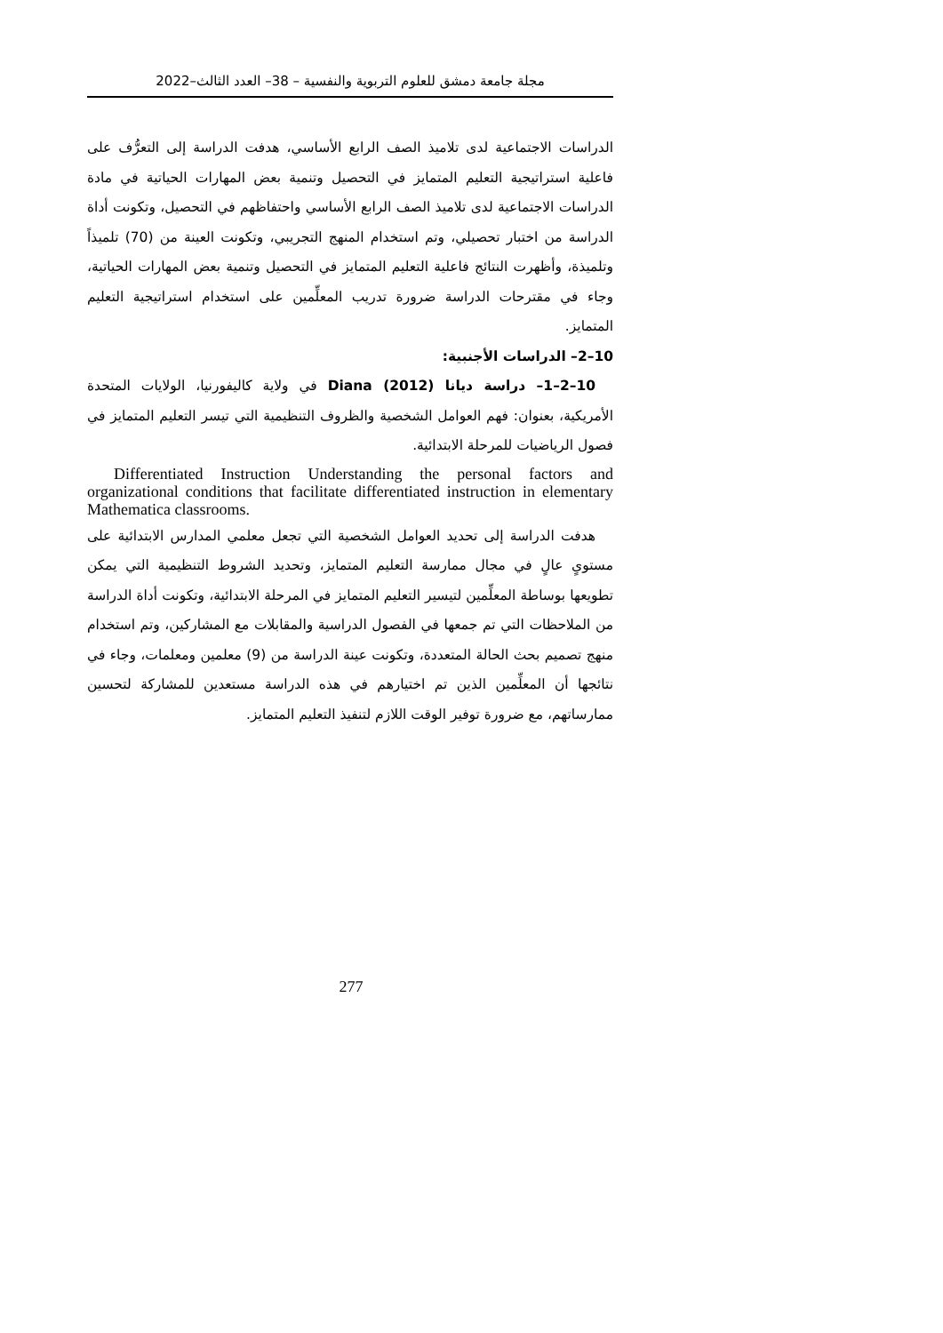مجلة جامعة دمشق للعلوم التربوية والنفسية – 38– العدد الثالث–2022
الدراسات الاجتماعية لدى تلاميذ الصف الرابع الأساسي، هدفت الدراسة إلى التعرُّف على فاعلية استراتيجية التعليم المتمايز في التحصيل وتنمية بعض المهارات الحياتية في مادة الدراسات الاجتماعية لدى تلاميذ الصف الرابع الأساسي واحتفاظهم في التحصيل، وتكونت أداة الدراسة من اختبار تحصيلي، وتم استخدام المنهج التجريبي، وتكونت العينة من (70) تلميذاً وتلميذة، وأظهرت النتائج فاعلية التعليم المتمايز في التحصيل وتنمية بعض المهارات الحياتية، وجاء في مقترحات الدراسة ضرورة تدريب المعلِّمين على استخدام استراتيجية التعليم المتمايز.
10–2– الدراسات الأجنبية:
10–2–1– دراسة ديانا Diana (2012) في ولاية كاليفورنيا، الولايات المتحدة الأمريكية، بعنوان: فهم العوامل الشخصية والظروف التنظيمية التي تيسر التعليم المتمايز في فصول الرياضيات للمرحلة الابتدائية.
Differentiated Instruction Understanding the personal factors and organizational conditions that facilitate differentiated instruction in elementary Mathematica classrooms.
هدفت الدراسة إلى تحديد العوامل الشخصية التي تجعل معلمي المدارس الابتدائية على مستوىٍ عالٍ في مجال ممارسة التعليم المتمايز، وتحديد الشروط التنظيمية التي يمكن تطويعها بوساطة المعلِّمين لتيسير التعليم المتمايز في المرحلة الابتدائية، وتكونت أداة الدراسة من الملاحظات التي تم جمعها في الفصول الدراسية والمقابلات مع المشاركين، وتم استخدام منهج تصميم بحث الحالة المتعددة، وتكونت عينة الدراسة من (9) معلمين ومعلمات، وجاء في نتائجها أن المعلِّمين الذين تم اختيارهم في هذه الدراسة مستعدين للمشاركة لتحسين ممارساتهم، مع ضرورة توفير الوقت اللازم لتنفيذ التعليم المتمايز.
277